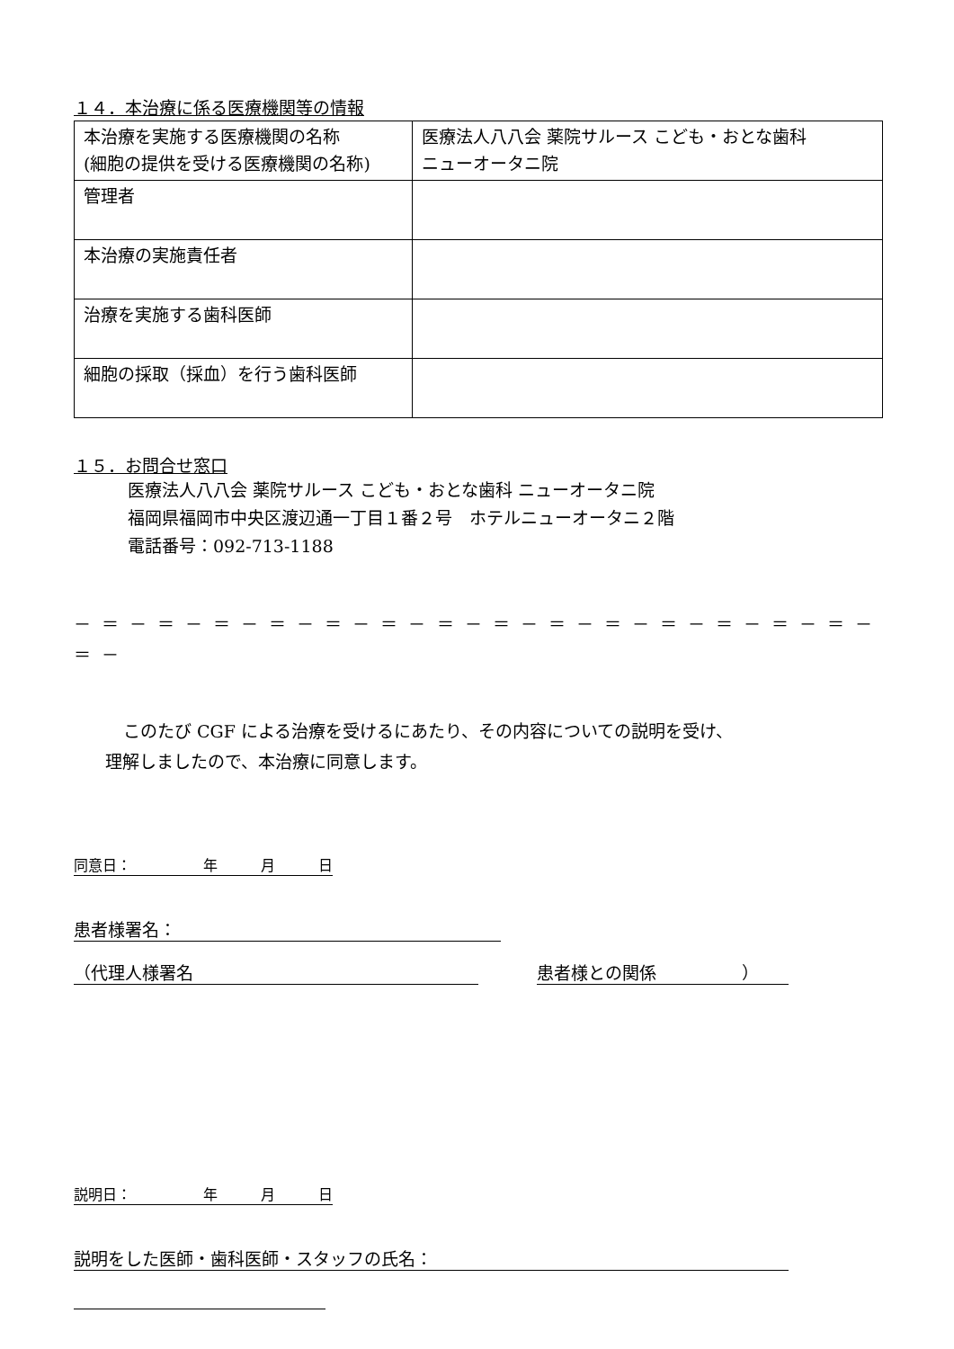１４．本治療に係る医療機関等の情報
| 本治療を実施する医療機関の名称 (細胞の提供を受ける医療機関の名称) | 医療法人八八会 薬院サルース こども・おとな歯科 ニューオータニ院 |
| 管理者 | |
| 本治療の実施責任者 | |
| 治療を実施する歯科医師 | |
| 細胞の採取（採血）を行う歯科医師 | |
１５．お問合せ窓口
医療法人八八会 薬院サルース こども・おとな歯科 ニューオータニ院
福岡県福岡市中央区渡辺通一丁目１番２号　ホテルニューオータニ２階
電話番号：092-713-1188
－ ＝ － ＝ － ＝ － ＝ － ＝ － ＝ － ＝ － ＝ － ＝ － ＝ － ＝ － ＝ － ＝ － ＝ － ＝ －
このたび CGF による治療を受けるにあたり、その内容についての説明を受け、
理解しましたので、本治療に同意します。
同意日：　　　　　年　　　月　　　日
患者様署名：
（代理人様署名 患者様との関係　　　　　）
説明日：　　　　　年　　　月　　　日
説明をした医師・歯科医師・スタッフの氏名：